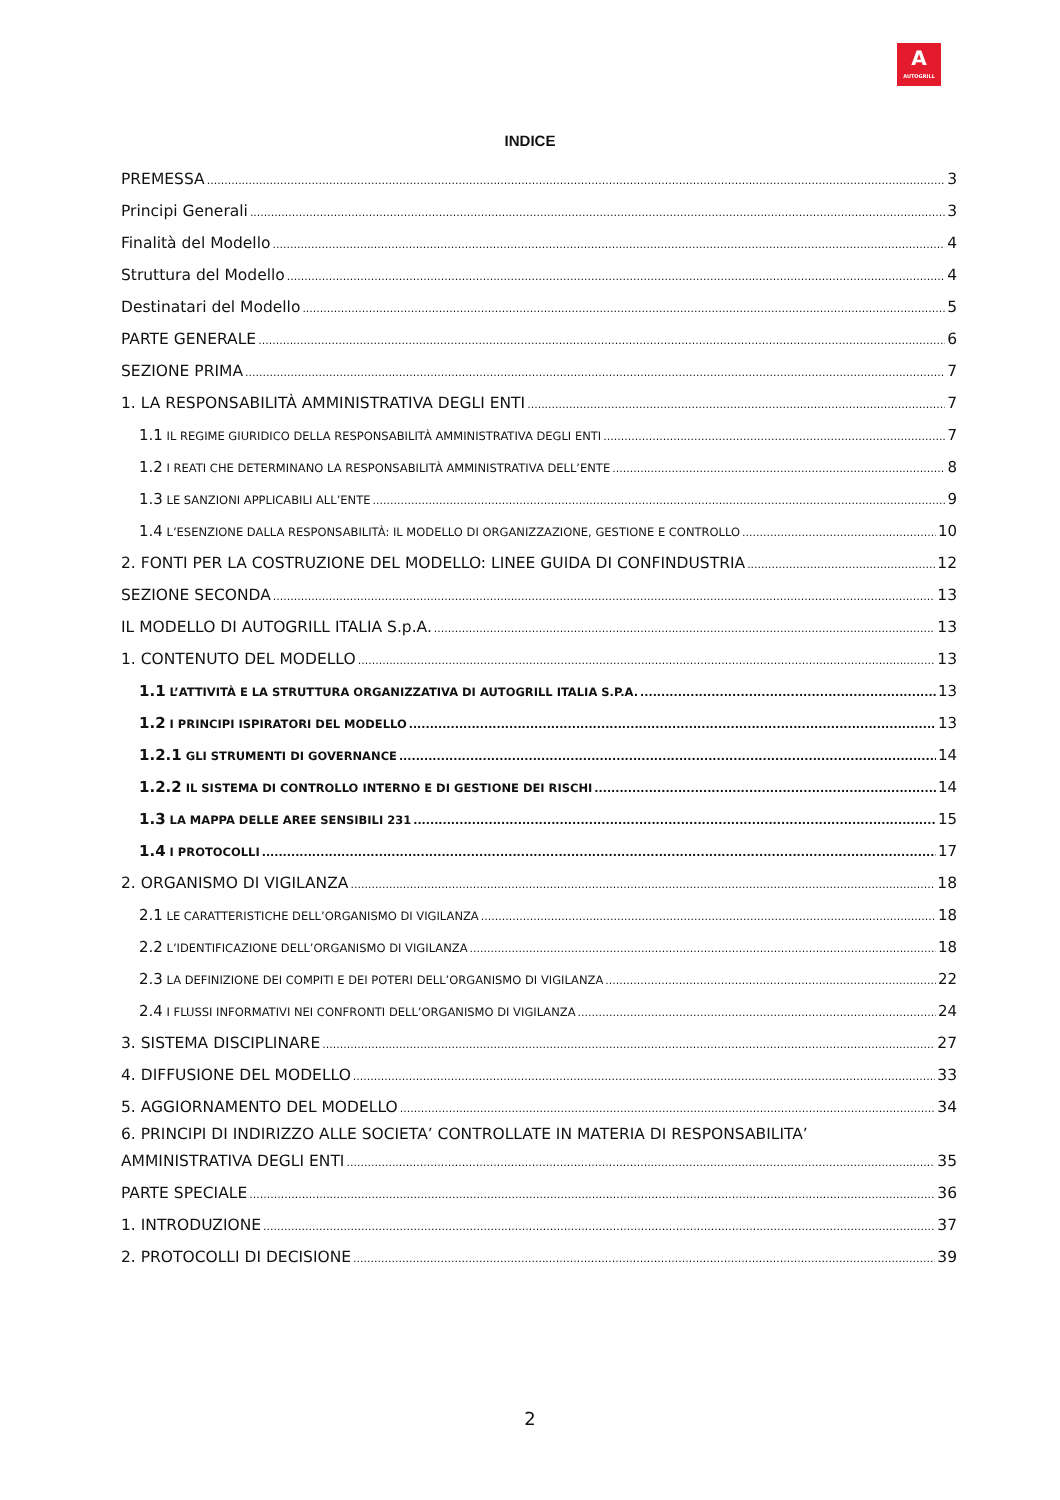A
AUTOGRILL
INDICE
PREMESSA 3
Principi Generali 3
Finalità del Modello 4
Struttura del Modello 4
Destinatari del Modello 5
PARTE GENERALE 6
SEZIONE PRIMA 7
1. LA RESPONSABILITÀ AMMINISTRATIVA DEGLI ENTI 7
1.1 IL REGIME GIURIDICO DELLA RESPONSABILITÀ AMMINISTRATIVA DEGLI ENTI 7
1.2 I REATI CHE DETERMINANO LA RESPONSABILITÀ AMMINISTRATIVA DELL’ENTE 8
1.3 LE SANZIONI APPLICABILI ALL’ENTE 9
1.4 L’ESENZIONE DALLA RESPONSABILITÀ: IL MODELLO DI ORGANIZZAZIONE, GESTIONE E CONTROLLO 10
2. FONTI PER LA COSTRUZIONE DEL MODELLO: LINEE GUIDA DI CONFINDUSTRIA 12
SEZIONE SECONDA 13
IL MODELLO DI AUTOGRILL ITALIA S.p.A. 13
1. CONTENUTO DEL MODELLO 13
1.1 L’ATTIVITÀ E LA STRUTTURA ORGANIZZATIVA DI AUTOGRILL ITALIA S.P.A. 13
1.2 I PRINCIPI ISPIRATORI DEL MODELLO 13
1.2.1 GLI STRUMENTI DI GOVERNANCE 14
1.2.2 IL SISTEMA DI CONTROLLO INTERNO E DI GESTIONE DEI RISCHI 14
1.3 LA MAPPA DELLE AREE SENSIBILI 231 15
1.4 I PROTOCOLLI 17
2. ORGANISMO DI VIGILANZA 18
2.1 LE CARATTERISTICHE DELL’ORGANISMO DI VIGILANZA 18
2.2 L’IDENTIFICAZIONE DELL’ORGANISMO DI VIGILANZA 18
2.3 LA DEFINIZIONE DEI COMPITI E DEI POTERI DELL’ORGANISMO DI VIGILANZA 22
2.4 I FLUSSI INFORMATIVI NEI CONFRONTI DELL’ORGANISMO DI VIGILANZA 24
3. SISTEMA DISCIPLINARE 27
4. DIFFUSIONE DEL MODELLO 33
5. AGGIORNAMENTO DEL MODELLO 34
6. PRINCIPI DI INDIRIZZO ALLE SOCIETA’ CONTROLLATE IN MATERIA DI RESPONSABILITA’
AMMINISTRATIVA DEGLI ENTI 35
PARTE SPECIALE 36
1. INTRODUZIONE 37
2. PROTOCOLLI DI DECISIONE 39
2